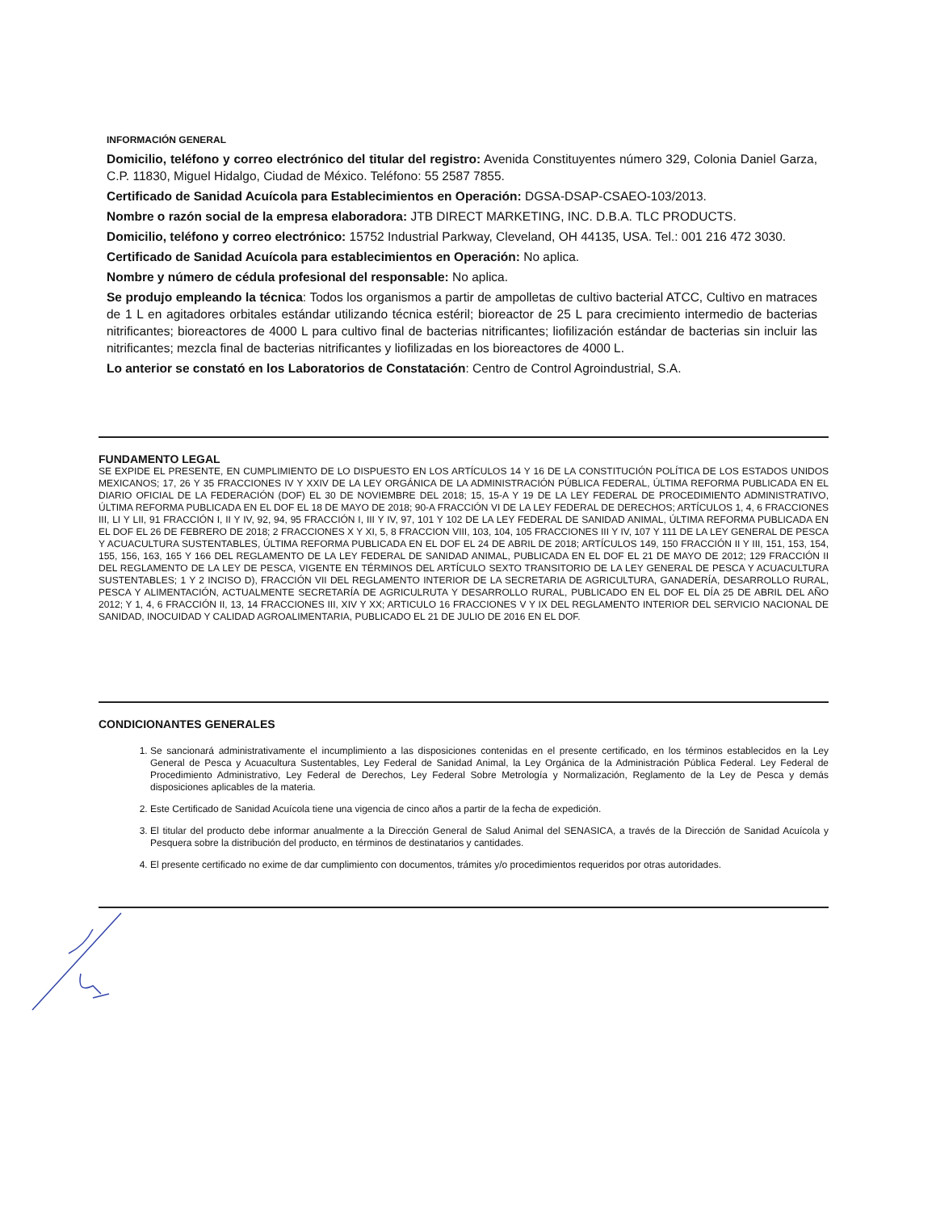INFORMACIÓN GENERAL
Domicilio, teléfono y correo electrónico del titular del registro: Avenida Constituyentes número 329, Colonia Daniel Garza, C.P. 11830, Miguel Hidalgo, Ciudad de México. Teléfono: 55 2587 7855.
Certificado de Sanidad Acuícola para Establecimientos en Operación: DGSA-DSAP-CSAEO-103/2013.
Nombre o razón social de la empresa elaboradora: JTB DIRECT MARKETING, INC. D.B.A. TLC PRODUCTS.
Domicilio, teléfono y correo electrónico: 15752 Industrial Parkway, Cleveland, OH 44135, USA. Tel.: 001 216 472 3030.
Certificado de Sanidad Acuícola para establecimientos en Operación: No aplica.
Nombre y número de cédula profesional del responsable: No aplica.
Se produjo empleando la técnica: Todos los organismos a partir de ampolletas de cultivo bacterial ATCC, Cultivo en matraces de 1 L en agitadores orbitales estándar utilizando técnica estéril; bioreactor de 25 L para crecimiento intermedio de bacterias nitrificantes; bioreactores de 4000 L para cultivo final de bacterias nitrificantes; liofilización estándar de bacterias sin incluir las nitrificantes; mezcla final de bacterias nitrificantes y liofilizadas en los bioreactores de 4000 L.
Lo anterior se constató en los Laboratorios de Constatación: Centro de Control Agroindustrial, S.A.
FUNDAMENTO LEGAL
SE EXPIDE EL PRESENTE, EN CUMPLIMIENTO DE LO DISPUESTO EN LOS ARTÍCULOS 14 Y 16 DE LA CONSTITUCIÓN POLÍTICA DE LOS ESTADOS UNIDOS MEXICANOS; 17, 26 Y 35 FRACCIONES IV Y XXIV DE LA LEY ORGÁNICA DE LA ADMINISTRACIÓN PÚBLICA FEDERAL, ÚLTIMA REFORMA PUBLICADA EN EL DIARIO OFICIAL DE LA FEDERACIÓN (DOF) EL 30 DE NOVIEMBRE DEL 2018; 15, 15-A Y 19 DE LA LEY FEDERAL DE PROCEDIMIENTO ADMINISTRATIVO, ÚLTIMA REFORMA PUBLICADA EN EL DOF EL 18 DE MAYO DE 2018; 90-A FRACCIÓN VI DE LA LEY FEDERAL DE DERECHOS; ARTÍCULOS 1, 4, 6 FRACCIONES III, LI Y LII, 91 FRACCIÓN I, II Y IV, 92, 94, 95 FRACCIÓN I, III Y IV, 97, 101 Y 102 DE LA LEY FEDERAL DE SANIDAD ANIMAL, ÚLTIMA REFORMA PUBLICADA EN EL DOF EL 26 DE FEBRERO DE 2018; 2 FRACCIONES X Y XI, 5, 8 FRACCION VIII, 103, 104, 105 FRACCIONES III Y IV, 107 Y 111 DE LA LEY GENERAL DE PESCA Y ACUACULTURA SUSTENTABLES, ÚLTIMA REFORMA PUBLICADA EN EL DOF EL 24 DE ABRIL DE 2018; ARTÍCULOS 149, 150 FRACCIÓN II Y III, 151, 153, 154, 155, 156, 163, 165 Y 166 DEL REGLAMENTO DE LA LEY FEDERAL DE SANIDAD ANIMAL, PUBLICADA EN EL DOF EL 21 DE MAYO DE 2012; 129 FRACCIÓN II DEL REGLAMENTO DE LA LEY DE PESCA, VIGENTE EN TÉRMINOS DEL ARTÍCULO SEXTO TRANSITORIO DE LA LEY GENERAL DE PESCA Y ACUACULTURA SUSTENTABLES; 1 Y 2 INCISO D), FRACCIÓN VII DEL REGLAMENTO INTERIOR DE LA SECRETARIA DE AGRICULTURA, GANADERÍA, DESARROLLO RURAL, PESCA Y ALIMENTACIÓN, ACTUALMENTE SECRETARÍA DE AGRICULRUTA Y DESARROLLO RURAL, PUBLICADO EN EL DOF EL DÍA 25 DE ABRIL DEL AÑO 2012; Y 1, 4, 6 FRACCIÓN II, 13, 14 FRACCIONES III, XIV Y XX; ARTICULO 16 FRACCIONES V Y IX DEL REGLAMENTO INTERIOR DEL SERVICIO NACIONAL DE SANIDAD, INOCUIDAD Y CALIDAD AGROALIMENTARIA, PUBLICADO EL 21 DE JULIO DE 2016 EN EL DOF.
CONDICIONANTES GENERALES
1. Se sancionará administrativamente el incumplimiento a las disposiciones contenidas en el presente certificado, en los términos establecidos en la Ley General de Pesca y Acuacultura Sustentables, Ley Federal de Sanidad Animal, la Ley Orgánica de la Administración Pública Federal. Ley Federal de Procedimiento Administrativo, Ley Federal de Derechos, Ley Federal Sobre Metrología y Normalización, Reglamento de la Ley de Pesca y demás disposiciones aplicables de la materia.
2. Este Certificado de Sanidad Acuícola tiene una vigencia de cinco años a partir de la fecha de expedición.
3. El titular del producto debe informar anualmente a la Dirección General de Salud Animal del SENASICA, a través de la Dirección de Sanidad Acuícola y Pesquera sobre la distribución del producto, en términos de destinatarios y cantidades.
4. El presente certificado no exime de dar cumplimiento con documentos, trámites y/o procedimientos requeridos por otras autoridades.